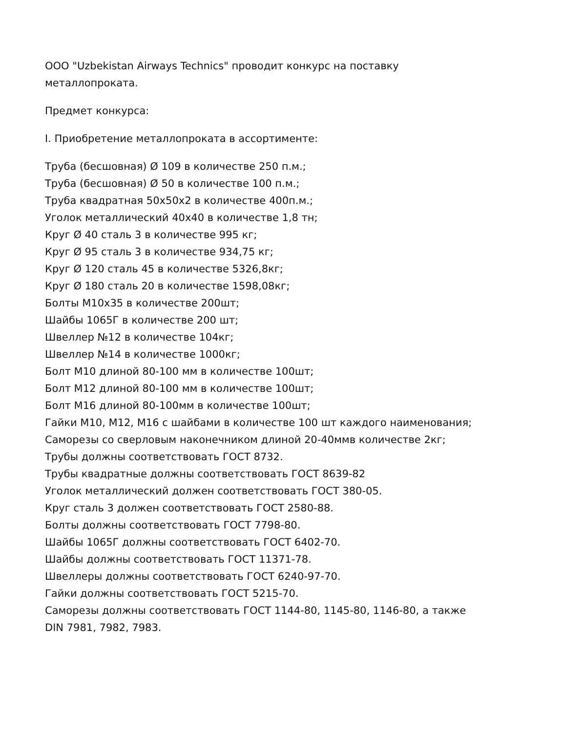ООО "Uzbekistan Airways Technics" проводит конкурс на поставку
металлопроката.
Предмет конкурса:
I. Приобретение металлопроката в ассортименте:
Труба (бесшовная) Ø 109 в количестве 250 п.м.;
Труба (бесшовная) Ø 50 в количестве 100 п.м.;
Труба квадратная 50х50х2 в количестве 400п.м.;
Уголок металлический 40х40 в количестве 1,8 тн;
Круг Ø 40 сталь 3 в количестве 995 кг;
Круг Ø 95 сталь 3 в количестве 934,75 кг;
Круг Ø 120 сталь 45 в количестве 5326,8кг;
Круг Ø 180 сталь 20 в количестве 1598,08кг;
Болты М10х35 в количестве 200шт;
Шайбы 1065Г в количестве 200 шт;
Швеллер №12 в количестве 104кг;
Швеллер №14 в количестве 1000кг;
Болт М10 длиной 80-100 мм в количестве 100шт;
Болт М12 длиной 80-100 мм в количестве 100шт;
Болт М16 длиной 80-100мм в количестве 100шт;
Гайки М10, М12, М16 с шайбами в количестве 100 шт каждого наименования;
Саморезы со сверловым наконечником длиной 20-40ммв количестве 2кг;
Трубы должны соответствовать ГОСТ 8732.
Трубы квадратные должны соответствовать ГОСТ 8639-82
Уголок металлический должен соответствовать ГОСТ 380-05.
Круг сталь 3 должен соответствовать ГОСТ 2580-88.
Болты должны соответствовать ГОСТ 7798-80.
Шайбы 1065Г должны соответствовать ГОСТ 6402-70.
Шайбы должны соответствовать ГОСТ 11371-78.
Швеллеры должны соответствовать ГОСТ 6240-97-70.
Гайки должны соответствовать ГОСТ 5215-70.
Саморезы должны соответствовать ГОСТ 1144-80, 1145-80, 1146-80, а также
DIN 7981, 7982, 7983.